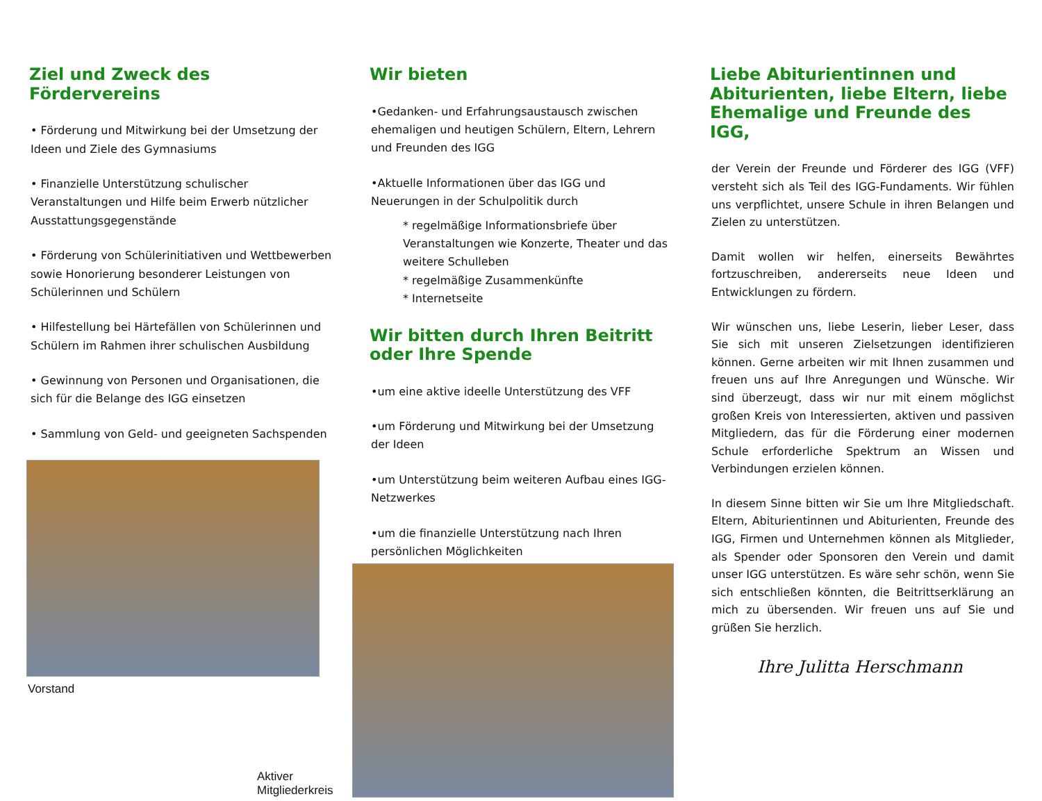Ziel und Zweck des Fördervereins
• Förderung und Mitwirkung bei der Umsetzung der Ideen und Ziele des Gymnasiums
• Finanzielle Unterstützung schulischer Veranstaltungen und Hilfe beim Erwerb nützlicher Ausstattungsgegenstände
• Förderung von Schülerinitiativen und Wettbewerben sowie Honorierung besonderer Leistungen von Schülerinnen und Schülern
• Hilfestellung bei Härtefällen von Schülerinnen und Schülern im Rahmen ihrer schulischen Ausbildung
• Gewinnung von Personen und Organisationen, die sich für die Belange des IGG einsetzen
• Sammlung von Geld- und geeigneten Sachspenden
Vorstand
Wir bieten
•Gedanken- und Erfahrungsaustausch zwischen ehemaligen und heutigen Schülern, Eltern, Lehrern und Freunden des IGG
•Aktuelle Informationen über das IGG und Neuerungen in der Schulpolitik durch
* regelmäßige Informationsbriefe über Veranstaltungen wie Konzerte, Theater und das weitere Schulleben
* regelmäßige Zusammenkünfte
* Internetseite
Wir bitten durch Ihren Beitritt oder Ihre Spende
•um eine aktive ideelle Unterstützung des VFF
•um Förderung und Mitwirkung bei der Umsetzung der Ideen
•um Unterstützung beim weiteren Aufbau eines IGG-Netzwerkes
•um die finanzielle Unterstützung nach Ihren persönlichen Möglichkeiten
Aktiver Mitgliederkreis
Liebe Abiturientinnen und Abiturienten, liebe Eltern, liebe Ehemalige und Freunde des IGG,
der Verein der Freunde und Förderer des IGG (VFF) versteht sich als Teil des IGG-Fundaments. Wir fühlen uns verpflichtet, unsere Schule in ihren Belangen und Zielen zu unterstützen.
Damit wollen wir helfen, einerseits Bewährtes fortzuschreiben, andererseits neue Ideen und Entwicklungen zu fördern.
Wir wünschen uns, liebe Leserin, lieber Leser, dass Sie sich mit unseren Zielsetzungen identifizieren können. Gerne arbeiten wir mit Ihnen zusammen und freuen uns auf Ihre Anregungen und Wünsche. Wir sind überzeugt, dass wir nur mit einem möglichst großen Kreis von Interessierten, aktiven und passiven Mitgliedern, das für die Förderung einer modernen Schule erforderliche Spektrum an Wissen und Verbindungen erzielen können.
In diesem Sinne bitten wir Sie um Ihre Mitgliedschaft. Eltern, Abiturientinnen und Abiturienten, Freunde des IGG, Firmen und Unternehmen können als Mitglieder, als Spender oder Sponsoren den Verein und damit unser IGG unterstützen. Es wäre sehr schön, wenn Sie sich entschließen könnten, die Beitrittserklärung an mich zu übersenden. Wir freuen uns auf Sie und grüßen Sie herzlich.
Ihre Julitta Herschmann